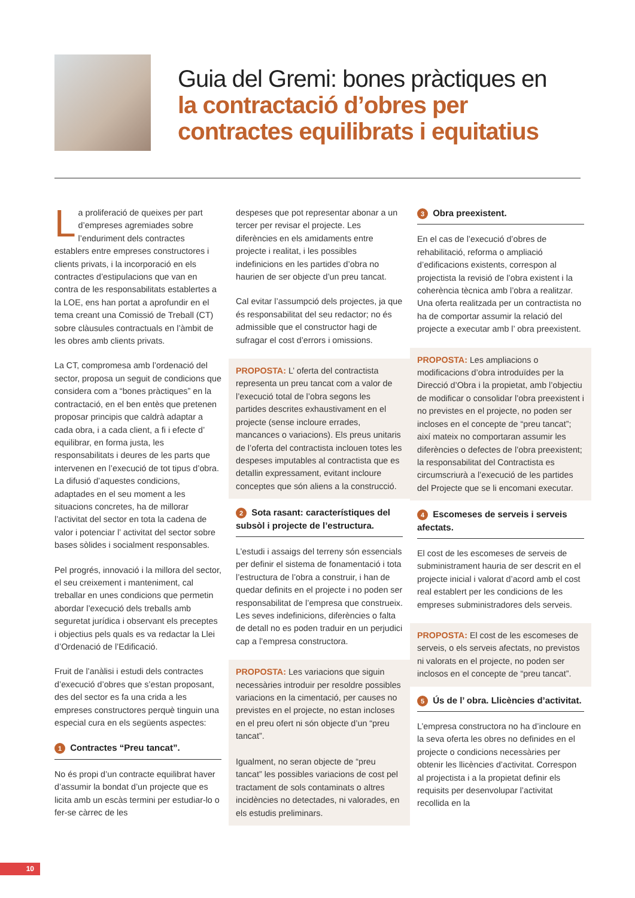Guia del Gremi: bones pràctiques en
la contractació d’obres per
contractes equilibrats i equitatius
La proliferació de queixes per part d’empreses agremiades sobre l’enduriment dels contractes establers entre empreses constructores i clients privats, i la incorporació en els contractes d’estipulacions que van en contra de les responsabilitats establertes a la LOE, ens han portat a aprofundir en el tema creant una Comissió de Treball (CT) sobre clàusules contractuals en l’àmbit de les obres amb clients privats.
La CT, compromesa amb l’ordenació del sector, proposa un seguit de condicions que considera com a “bones pràctiques” en la contractació, en el ben entès que pretenen proposar principis que caldrà adaptar a cada obra, i a cada client, a fi i efecte d’ equilibrar, en forma justa, les responsabilitats i deures de les parts que intervenen en l’execució de tot tipus d’obra. La difusió d’aquestes condicions, adaptades en el seu moment a les situacions concretes, ha de millorar l’activitat del sector en tota la cadena de valor i potenciar l’ activitat del sector sobre bases sòlides i socialment responsables.
Pel progrés, innovació i la millora del sector, el seu creixement i manteniment, cal treballar en unes condicions que permetin abordar l’execució dels treballs amb seguretat jurídica i observant els preceptes i objectius pels quals es va redactar la Llei d’Ordenació de l’Edificació.
Fruit de l’anàlisi i estudi dels contractes d’execució d’obres que s’estan proposant, des del sector es fa una crida a les empreses constructores perquè tinguin una especial cura en els següents aspectes:
1 Contractes “Preu tancat”.
No és propi d’un contracte equilibrat haver d’assumir la bondat d’un projecte que es licita amb un escàs termini per estudiar-lo o fer-se càrrec de les
despeses que pot representar abonar a un tercer per revisar el projecte. Les diferències en els amidaments entre projecte i realitat, i les possibles indefinicions en les partides d’obra no haurien de ser objecte d’un preu tancat.
Cal evitar l’assumpció dels projectes, ja que és responsabilitat del seu redactor; no és admissible que el constructor hagi de sufragar el cost d’errors i omissions.
PROPOSTA: L’ oferta del contractista representa un preu tancat com a valor de l’execució total de l’obra segons les partides descrites exhaustivament en el projecte (sense incloure errades, mancances o variacions). Els preus unitaris de l’oferta del contractista inclouen totes les despeses imputables al contractista que es detallin expressament, evitant incloure conceptes que són aliens a la construcció.
2 Sota rasant: característiques del subsòl i projecte de l’estructura.
L’estudi i assaigs del terreny són essencials per definir el sistema de fonamentació i tota l’estructura de l’obra a construir, i han de quedar definits en el projecte i no poden ser responsabilitat de l’empresa que construeix. Les seves indefinicions, diferències o falta de detall no es poden traduir en un perjudici cap a l’empresa constructora.
PROPOSTA: Les variacions que siguin necessàries introduir per resoldre possibles variacions en la cimentació, per causes no previstes en el projecte, no estan incloses en el preu ofert ni són objecte d’un “preu tancat”.
Igualment, no seran objecte de “preu tancat” les possibles variacions de cost pel tractament de sols contaminats o altres incidències no detectades, ni valorades, en els estudis preliminars.
3 Obra preexistent.
En el cas de l’execució d’obres de rehabilitació, reforma o ampliació d’edificacions existents, correspon al projectista la revisió de l’obra existent i la coherència tècnica amb l’obra a realitzar. Una oferta realitzada per un contractista no ha de comportar assumir la relació del projecte a executar amb l’ obra preexistent.
PROPOSTA: Les ampliacions o modificacions d’obra introduïdes per la Direcció d’Obra i la propietat, amb l’objectiu de modificar o consolidar l’obra preexistent i no previstes en el projecte, no poden ser incloses en el concepte de “preu tancat”; així mateix no comportaran assumir les diferències o defectes de l’obra preexistent; la responsabilitat del Contractista es circumscriurà a l’execució de les partides del Projecte que se li encomani executar.
4 Escomeses de serveis i serveis afectats.
El cost de les escomeses de serveis de subministrament hauria de ser descrit en el projecte inicial i valorat d’acord amb el cost real establert per les condicions de les empreses subministradores dels serveis.
PROPOSTA: El cost de les escomeses de serveis, o els serveis afectats, no previstos ni valorats en el projecte, no poden ser inclosos en el concepte de “preu tancat”.
5 Ús de l’ obra. Llicències d’activitat.
L’empresa constructora no ha d’incloure en la seva oferta les obres no definides en el projecte o condicions necessàries per obtenir les llicències d’activitat. Correspon al projectista i a la propietat definir els requisits per desenvolupar l’activitat recollida en la
10